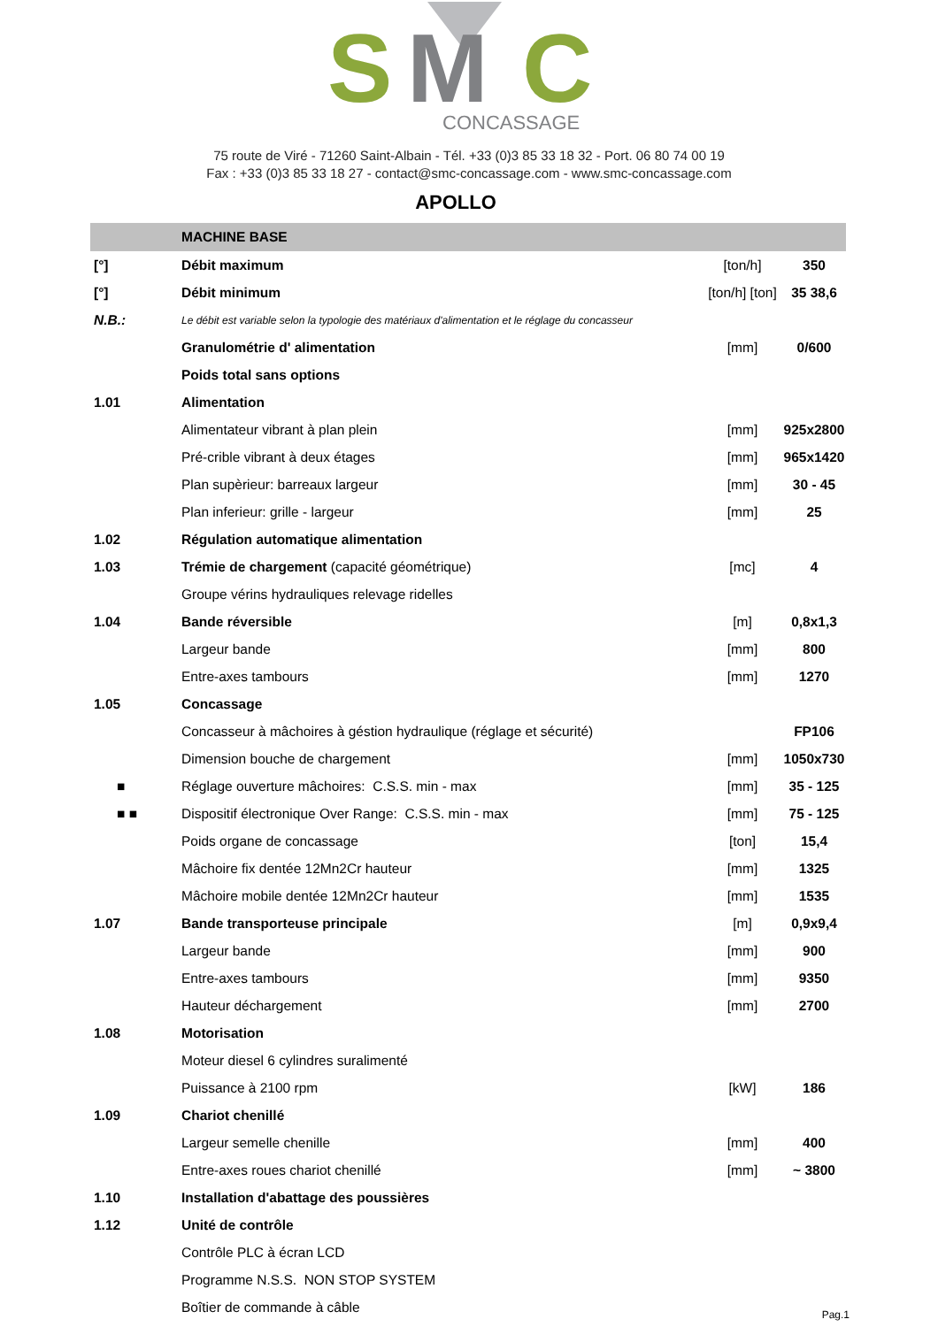S
M
C
CONCASSAGE
75 route de Viré - 71260 Saint-Albain - Tél. +33 (0)3 85 33 18 32 - Port. 06 80 74 00 19
Fax : +33 (0)3 85 33 18 27 - contact@smc-concassage.com - www.smc-concassage.com
APOLLO
| | MACHINE BASE | | |
| --- | --- | --- | --- |
| [°] | Débit maximum | [ton/h] | 350 |
| [°] | Débit minimum | [ton/h] [ton] | 35 38,6 |
| N.B.: | Le débit est variable selon la typologie des matériaux d'alimentation et le réglage du concasseur | | |
| | Granulométrie d' alimentation | [mm] | 0/600 |
| | Poids total sans options | | |
| 1.01 | Alimentation | | |
| | Alimentateur vibrant à plan plein | [mm] | 925x2800 |
| | Pré-crible vibrant à deux étages | [mm] | 965x1420 |
| | Plan supèrieur: barreaux largeur | [mm] | 30 - 45 |
| | Plan inferieur: grille - largeur | [mm] | 25 |
| 1.02 | Régulation automatique alimentation | | |
| 1.03 | Trémie de chargement (capacité géométrique) | [mc] | 4 |
| | Groupe vérins hydrauliques relevage ridelles | | |
| 1.04 | Bande réversible | [m] | 0,8x1,3 |
| | Largeur bande | [mm] | 800 |
| | Entre-axes tambours | [mm] | 1270 |
| 1.05 | Concassage | | |
| | Concasseur à mâchoires à géstion hydraulique (réglage et sécurité) | | FP106 |
| | Dimension bouche de chargement | [mm] | 1050x730 |
| ■ | Réglage ouverture mâchoires: C.S.S. min - max | [mm] | 35 - 125 |
| ■ ■ | Dispositif électronique Over Range: C.S.S. min - max | [mm] | 75 - 125 |
| | Poids organe de concassage | [ton] | 15,4 |
| | Mâchoire fix dentée 12Mn2Cr hauteur | [mm] | 1325 |
| | Mâchoire mobile dentée 12Mn2Cr hauteur | [mm] | 1535 |
| 1.07 | Bande transporteuse principale | [m] | 0,9x9,4 |
| | Largeur bande | [mm] | 900 |
| | Entre-axes tambours | [mm] | 9350 |
| | Hauteur déchargement | [mm] | 2700 |
| 1.08 | Motorisation | | |
| | Moteur diesel 6 cylindres suralimenté | | |
| | Puissance à 2100 rpm | [kW] | 186 |
| 1.09 | Chariot chenillé | | |
| | Largeur semelle chenille | [mm] | 400 |
| | Entre-axes roues chariot chenillé | [mm] | ~ 3800 |
| 1.10 | Installation d'abattage des poussières | | |
| 1.12 | Unité de contrôle | | |
| | Contrôle PLC à écran LCD | | |
| | Programme N.S.S. NON STOP SYSTEM | | |
| | Boîtier de commande à câble | | |
Pag.1